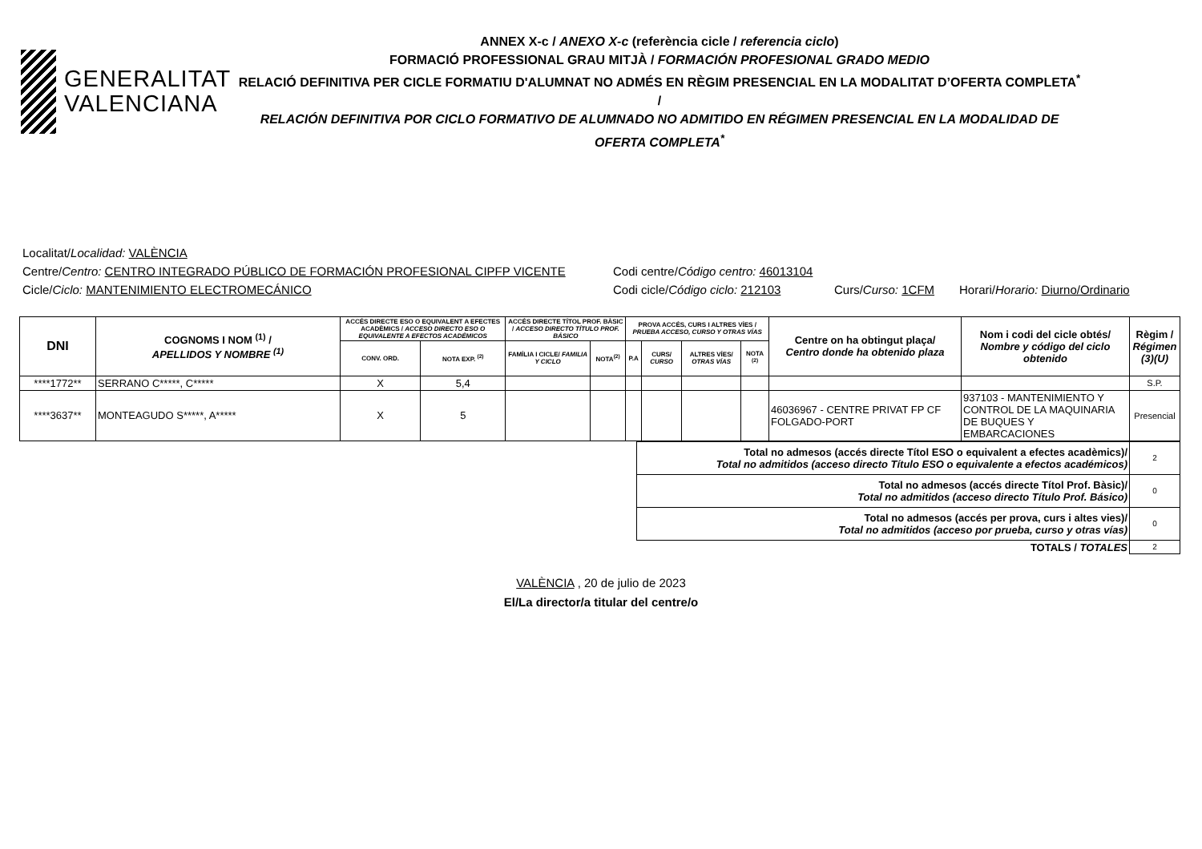GENERALITAT
VALENCIANA
ANNEX X-c / ANEXO X-c (referència cicle / referencia ciclo)
FORMACIÓ PROFESSIONAL GRAU MITJÀ / FORMACIÓN PROFESIONAL GRADO MEDIO
RELACIÓ DEFINITIVA PER CICLE FORMATIU D'ALUMNAT NO ADMÉS EN RÈGIM PRESENCIAL EN LA MODALITAT D’OFERTA COMPLETA<sup>*</sup> /
RELACIÓN DEFINITIVA POR CICLO FORMATIVO DE ALUMNADO NO ADMITIDO EN RÉGIMEN PRESENCIAL EN LA MODALIDAD DE OFERTA COMPLETA<sup>*</sup>
Localitat/ Localidad: VALÈNCIA
Centre/Centro: CENTRO INTEGRADO PÚBLICO DE FORMACIÓN PROFESIONAL CIPFP VICENTE Codi centre/Código centro: 46013104
Cicle/Ciclo: MANTENIMIENTO ELECTROMECÁNICO Codi cicle/Código ciclo: 212103 Curs/Curso: 1CFM Horari/Horario: Diurno/Ordinario
| DNI | COGNOMS I NOM <sup>(1)</sup> / APELLIDOS Y NOMBRE <sup>(1)</sup> | ACCÉS DIRECTE ESO O EQUIVALENT A EFECTES ACADÈMICS / ACCESO DIRECTO ESO O EQUIVALENTE A EFECTOS ACADÉMICOS | | ACCÉS DIRECTE TÍTOL PROF. BÀSIC / ACCESO DIRECTO TÍTULO PROF. BÁSICO | | PROVA ACCÉS, CURS I ALTRES VÍES / PRUEBA ACCESO, CURSO Y OTRAS VÍAS | | | | Centre on ha obtingut plaça/ Centro donde ha obtenido plaza | Nom i codi del cicle obtés/ Nombre y código del ciclo obtenido | Règim / Régimen (3)(U) |
| --- | --- | --- | --- | --- | --- | --- | --- | --- | --- | --- | --- | --- |
| | | CONV. ORD. | NOTA EXP. <sup>(2)</sup> | FAMÍLIA I CICLE/ FAMILIA Y CICLO | NOTA<sup>(2)</sup> | P.A | CURS/ CURSO | ALTRES VÍES/ OTRAS VÍAS | NOTA <sup>(2)</sup> | | | |
| ****1772** | SERRANO C*****, C***** | X | 5,4 | | | | | | | | | S.P. |
| ****3637** | MONTEAGUDO S*****, A***** | X | 5 | | | | | | | 46036967 - CENTRE PRIVAT FP CF FOLGADO-PORT | 937103 - MANTENIMIENTO Y CONTROL DE LA MAQUINARIA DE BUQUES Y EMBARCACIONES | Presencial |
| Total no admesos (accés directe Títol ESO o equivalent a efectes acadèmics)/ Total no admitidos (acceso directo Título ESO o equivalente a efectos académicos) | 2 |
| Total no admesos (accés directe Títol Prof. Bàsic)/ Total no admitidos (acceso directo Título Prof. Básico) | 0 |
| Total no admesos (accés per prova, curs i altes vies)/ Total no admitidos (acceso por prueba, curso y otras vías) | 0 |
| TOTALS / TOTALES | 2 |
VALÈNCIA , 20 de julio de 2023
El/La director/a titular del centre/o